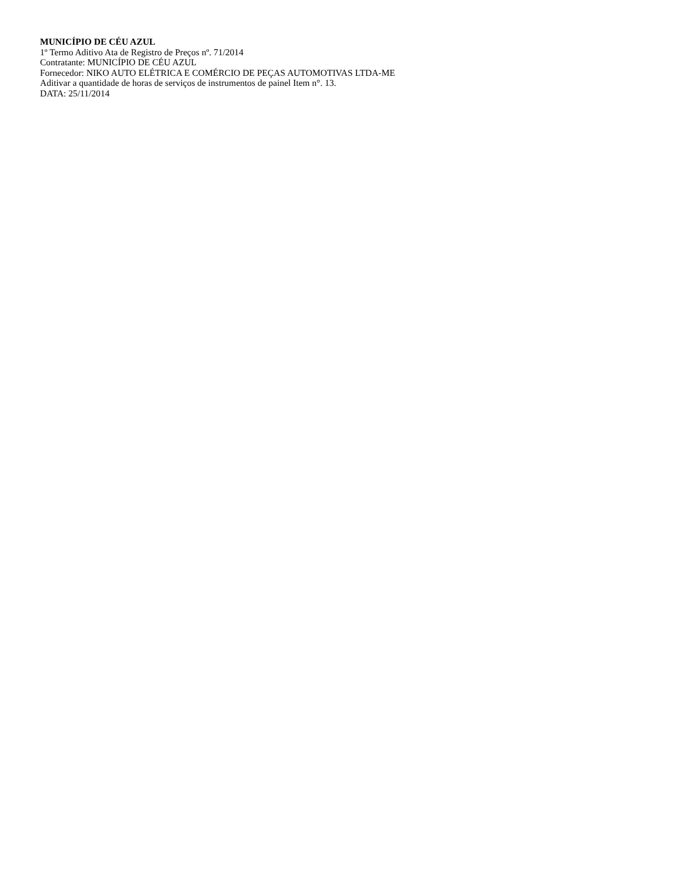MUNICÍPIO DE CÉU AZUL
1º Termo Aditivo Ata de Registro de Preços nº. 71/2014
Contratante: MUNICÍPIO DE CÉU AZUL
Fornecedor: NIKO AUTO ELÉTRICA E COMÉRCIO DE PEÇAS AUTOMOTIVAS LTDA-ME
Aditivar a quantidade de horas de serviços de instrumentos de painel Item n°. 13.
DATA: 25/11/2014